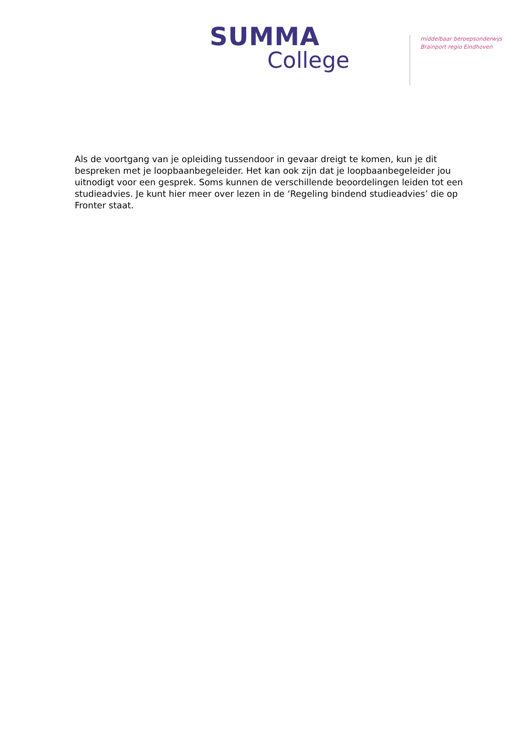SUMMA
College
middelbaar beroepsonderwijs
Brainport regio Eindhoven
Als de voortgang van je opleiding tussendoor in gevaar dreigt te komen, kun je dit bespreken met je loopbaanbegeleider. Het kan ook zijn dat je loopbaanbegeleider jou uitnodigt voor een gesprek. Soms kunnen de verschillende beoordelingen leiden tot een studieadvies. Je kunt hier meer over lezen in de ‘Regeling bindend studieadvies’ die op Fronter staat.